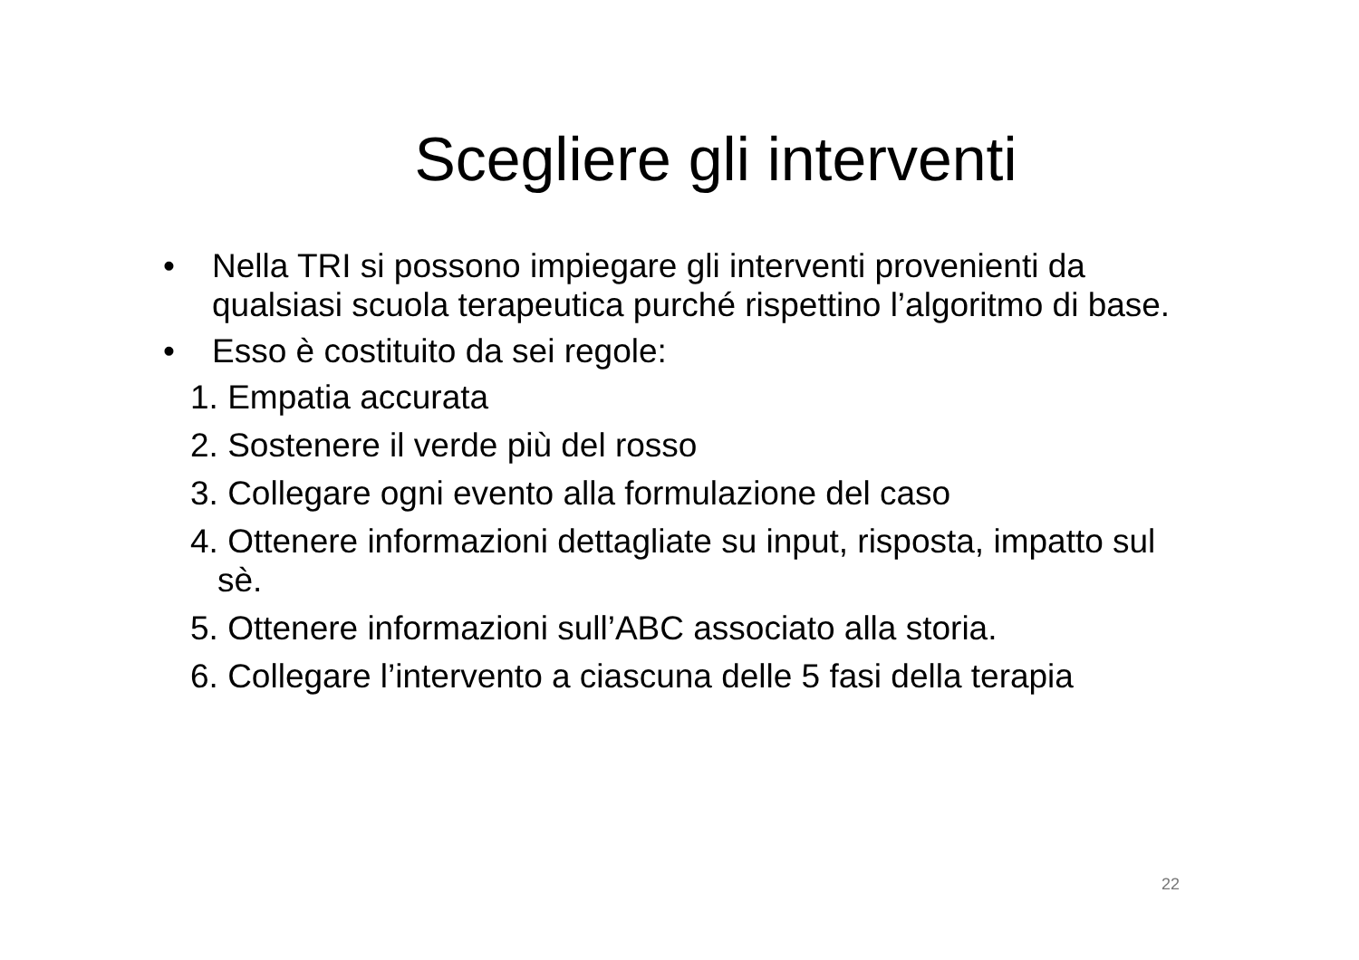Scegliere gli interventi
• Nella TRI si possono impiegare gli interventi provenienti da qualsiasi scuola terapeutica purché rispettino l’algoritmo di base.
• Esso è costituito da sei regole:
1. Empatia accurata
2. Sostenere il verde più del rosso
3. Collegare ogni evento alla formulazione del caso
4. Ottenere informazioni dettagliate su input, risposta, impatto sul sè.
5. Ottenere informazioni sull’ABC associato alla storia.
6. Collegare l’intervento a ciascuna delle 5 fasi della terapia
22